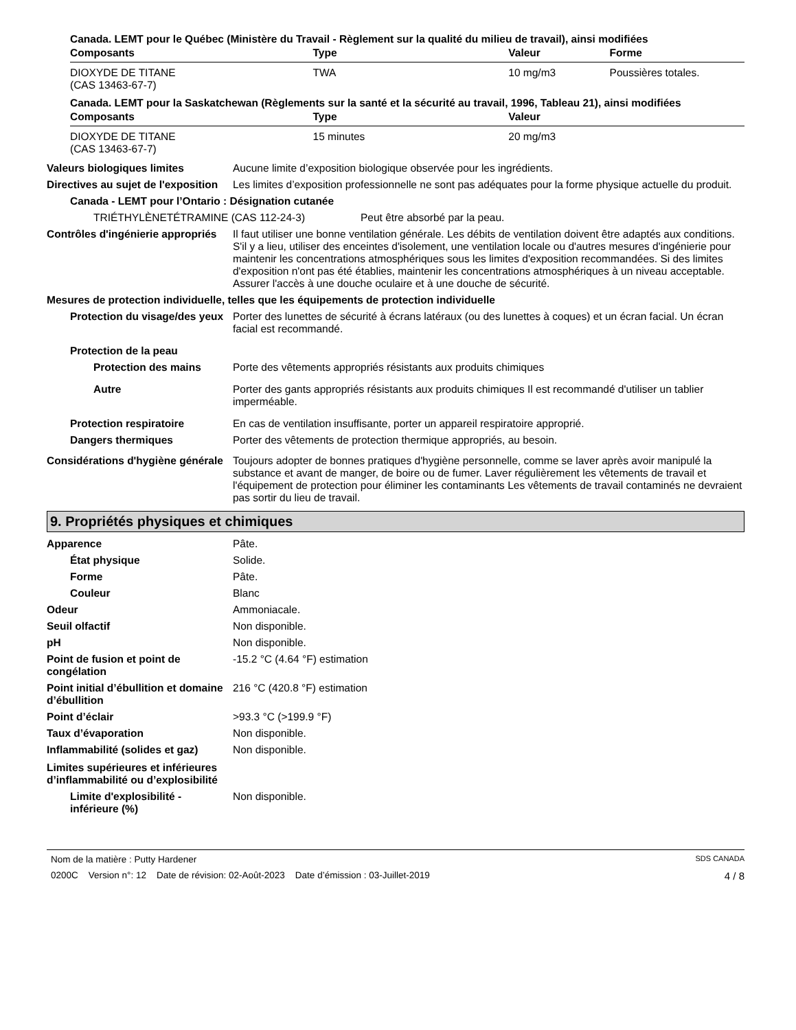Canada. LEMT pour le Québec (Ministère du Travail - Règlement sur la qualité du milieu de travail), ainsi modifiées
| Composants | Type | Valeur | Forme |
| --- | --- | --- | --- |
| DIOXYDE DE TITANE (CAS 13463-67-7) | TWA | 10 mg/m3 | Poussières totales. |
Canada. LEMT pour la Saskatchewan (Règlements sur la santé et la sécurité au travail, 1996, Tableau 21), ainsi modifiées
| Composants | Type | Valeur |
| --- | --- | --- |
| DIOXYDE DE TITANE (CAS 13463-67-7) | 15 minutes | 20 mg/m3 |
Valeurs biologiques limites Aucune limite d’exposition biologique observée pour les ingrédients.
Directives au sujet de l'exposition
Les limites d’exposition professionnelle ne sont pas adéquates pour la forme physique actuelle du produit.
Canada - LEMT pour l’Ontario : Désignation cutanée
TRIÉTHYLÈNETÉTRAMINE (CAS 112-24-3) Peut être absorbé par la peau.
Contrôles d'ingénierie appropriés
Il faut utiliser une bonne ventilation générale. Les débits de ventilation doivent être adaptés aux conditions. S'il y a lieu, utiliser des enceintes d'isolement, une ventilation locale ou d'autres mesures d'ingénierie pour maintenir les concentrations atmosphériques sous les limites d'exposition recommandées. Si des limites d'exposition n'ont pas été établies, maintenir les concentrations atmosphériques à un niveau acceptable. Assurer l'accès à une douche oculaire et à une douche de sécurité.
Mesures de protection individuelle, telles que les équipements de protection individuelle
Protection du visage/des yeux
Porter des lunettes de sécurité à écrans latéraux (ou des lunettes à coques) et un écran facial. Un écran facial est recommandé.
Protection de la peau
Protection des mains Porte des vêtements appropriés résistants aux produits chimiques
Autre Porter des gants appropriés résistants aux produits chimiques Il est recommandé d'utiliser un tablier imperméable.
Protection respiratoire En cas de ventilation insuffisante, porter un appareil respiratoire approprié.
Dangers thermiques Porter des vêtements de protection thermique appropriés, au besoin.
Considérations d'hygiène générale
Toujours adopter de bonnes pratiques d'hygiène personnelle, comme se laver après avoir manipulé la substance et avant de manger, de boire ou de fumer. Laver régulièrement les vêtements de travail et l'équipement de protection pour éliminer les contaminants Les vêtements de travail contaminés ne devraient pas sortir du lieu de travail.
9. Propriétés physiques et chimiques
Apparence Pâte.
État physique Solide.
Forme Pâte.
Couleur Blanc
Odeur Ammoniacale.
Seuil olfactif Non disponible.
pH Non disponible.
Point de fusion et point de congélation
-15.2 °C (4.64 °F) estimation
Point initial d’ébullition et domaine
d’ébullition
216 °C (420.8 °F) estimation
Point d’éclair >93.3 °C (>199.9 °F)
Taux d’évaporation Non disponible.
Inflammabilité (solides et gaz)
Non disponible.
Limites supérieures et inférieures
d’inflammabilité ou d’explosibilité
Limite d'explosibilité - inférieure (%)
Non disponible.
Nom de la matière : Putty Hardener SDS CANADA
0200C Version n°: 12 Date de révision: 02-Août-2023 Date d’émission : 03-Juillet-2019 4 / 8